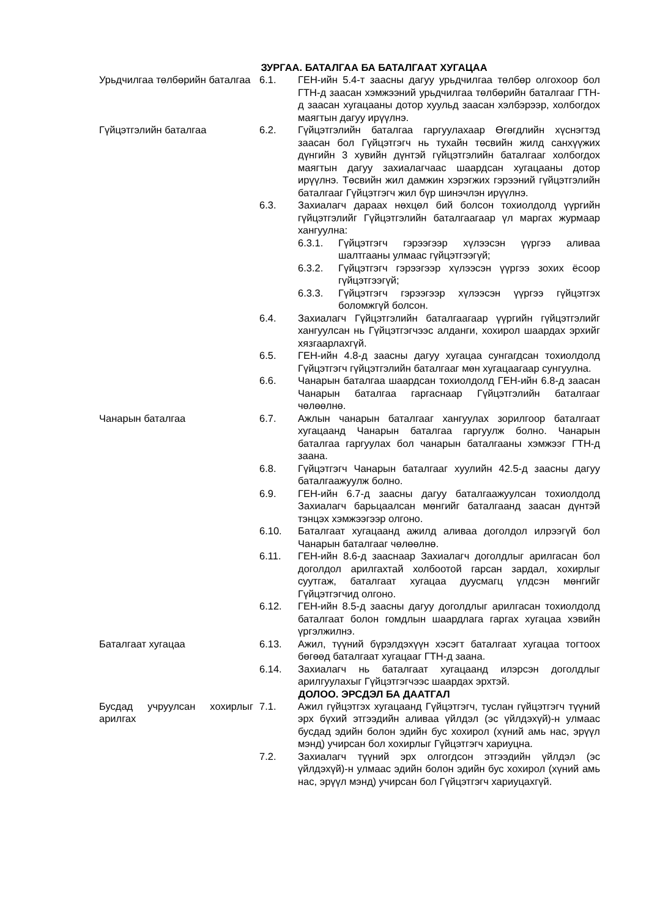ЗУРГАА. БАТАЛГАА БА БАТАЛГААТ ХУГАЦАА
Урьдчилгаа төлбөрийн баталгаа
6.1. ГЕН-ийн 5.4-т заасны дагуу урьдчилгаа төлбөр олгохоор бол ГТН-д заасан хэмжээний урьдчилгаа төлбөрийн баталгааг ГТН-д заасан хугацааны дотор хуульд заасан хэлбэрээр, холбогдох маягтын дагуу ирүүлнэ.
Гүйцэтгэлийн баталгаа 6.2. Гүйцэтгэлийн баталгаа гаргуулахаар Өгөгдлийн хүснэгтэд заасан бол Гүйцэтгэгч нь тухайн төсвийн жилд санхүүжих дүнгийн 3 хувийн дүнтэй гүйцэтгэлийн баталгааг холбогдох маягтын дагуу захиалагчаас шаардсан хугацааны дотор ирүүлнэ. Төсвийн жил дамжин хэрэгжих гэрээний гүйцэтгэлийн баталгааг Гүйцэтгэгч жил бүр шинэчлэн ирүүлнэ.
6.3. Захиалагч дараах нөхцөл бий болсон тохиолдолд үүргийн гүйцэтгэлийг Гүйцэтгэлийн баталгаагаар үл маргах журмаар хангуулна:
6.3.1. Гүйцэтгэгч гэрээгээр хүлээсэн үүргээ аливаа шалтгааны улмаас гүйцэтгээгүй;
6.3.2. Гүйцэтгэгч гэрээгээр хүлээсэн үүргээ зохих ёсоор гүйцэтгээгүй;
6.3.3. Гүйцэтгэгч гэрээгээр хүлээсэн үүргээ гүйцэтгэх боломжгүй болсон.
6.4. Захиалагч Гүйцэтгэлийн баталгаагаар үүргийн гүйцэтгэлийг хангуулсан нь Гүйцэтгэгчээс алданги, хохирол шаардах эрхийг хязгаарлахгүй.
6.5. ГЕН-ийн 4.8-д заасны дагуу хугацаа сунгагдсан тохиолдолд Гүйцэтгэгч гүйцэтгэлийн баталгааг мөн хугацаагаар сунгуулна.
6.6. Чанарын баталгаа шаардсан тохиолдолд ГЕН-ийн 6.8-д заасан Чанарын баталгаа гаргаснаар Гүйцэтгэлийн баталгааг чөлөөлнө.
Чанарын баталгаа 6.7. Ажлын чанарын баталгааг хангуулах зорилгоор баталгаат хугацаанд Чанарын баталгаа гаргуулж болно. Чанарын баталгаа гаргуулах бол чанарын баталгааны хэмжээг ГТН-д заана.
6.8. Гүйцэтгэгч Чанарын баталгааг хуулийн 42.5-д заасны дагуу баталгаажуулж болно.
6.9. ГЕН-ийн 6.7-д заасны дагуу баталгаажуулсан тохиолдолд Захиалагч барьцаалсан мөнгийг баталгаанд заасан дүнтэй тэнцэх хэмжээгээр олгоно.
6.10. Баталгаат хугацаанд ажилд аливаа доголдол илрээгүй бол Чанарын баталгааг чөлөөлнө.
6.11. ГЕН-ийн 8.6-д зааснаар Захиалагч доголдлыг арилгасан бол доголдол арилгахтай холбоотой гарсан зардал, хохирлыг суутгаж, баталгаат хугацаа дуусмагц үлдсэн мөнгийг Гүйцэтгэгчид олгоно.
6.12. ГЕН-ийн 8.5-д заасны дагуу доголдлыг арилгасан тохиолдолд баталгаат болон гомдлын шаардлага гаргах хугацаа хэвийн үргэлжилнэ.
Баталгаат хугацаа 6.13. Ажил, түүний бүрэлдэхүүн хэсэгт баталгаат хугацаа тогтоох бөгөөд баталгаат хугацааг ГТН-д заана.
6.14. Захиалагч нь баталгаат хугацаанд илэрсэн доголдлыг арилгуулахыг Гүйцэтгэгчээс шаардах эрхтэй.
ДОЛОО. ЭРСДЭЛ БА ДААТГАЛ
Бусдад учруулсан хохирлыг арилгах
7.1. Ажил гүйцэтгэх хугацаанд Гүйцэтгэгч, туслан гүйцэтгэгч түүний эрх бүхий этгээдийн аливаа үйлдэл (эс үйлдэхүй)-н улмаас бусдад эдийн болон эдийн бус хохирол (хүний амь нас, эрүүл мэнд) учирсан бол хохирлыг Гүйцэтгэгч хариуцна.
7.2. Захиалагч түүний эрх олгогдсон этгээдийн үйлдэл (эс үйлдэхүй)-н улмаас эдийн болон эдийн бус хохирол (хүний амь нас, эрүүл мэнд) учирсан бол Гүйцэтгэгч хариуцахгүй.